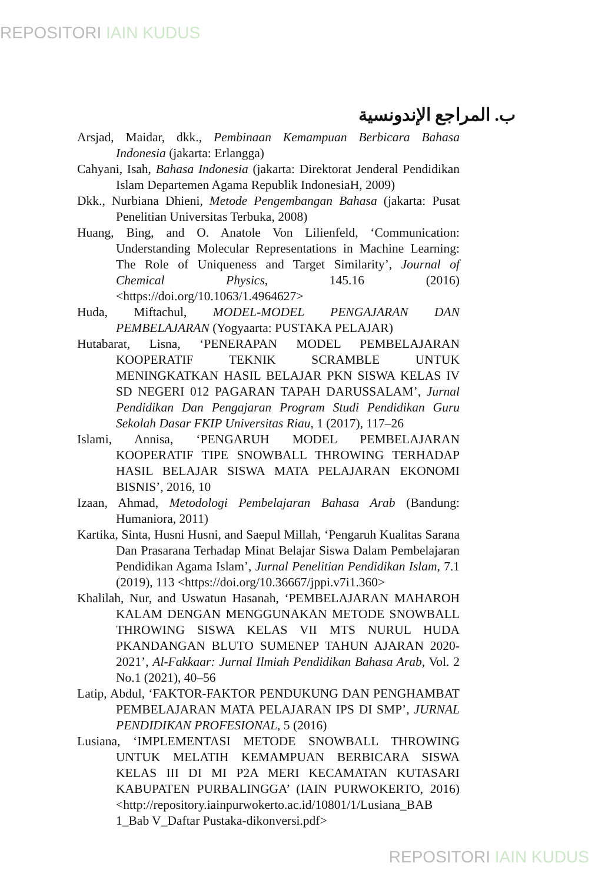REPOSITORI IAIN KUDUS
ب. المراجع الإندونسية
Arsjad, Maidar, dkk., Pembinaan Kemampuan Berbicara Bahasa Indonesia (jakarta: Erlangga)
Cahyani, Isah, Bahasa Indonesia (jakarta: Direktorat Jenderal Pendidikan Islam Departemen Agama Republik IndonesiaH, 2009)
Dkk., Nurbiana Dhieni, Metode Pengembangan Bahasa (jakarta: Pusat Penelitian Universitas Terbuka, 2008)
Huang, Bing, and O. Anatole Von Lilienfeld, ‘Communication: Understanding Molecular Representations in Machine Learning: The Role of Uniqueness and Target Similarity’, Journal of Chemical Physics, 145.16 (2016) <https://doi.org/10.1063/1.4964627>
Huda, Miftachul, MODEL-MODEL PENGAJARAN DAN PEMBELAJARAN (Yogyaarta: PUSTAKA PELAJAR)
Hutabarat, Lisna, ‘PENERAPAN MODEL PEMBELAJARAN KOOPERATIF TEKNIK SCRAMBLE UNTUK MENINGKATKAN HASIL BELAJAR PKN SISWA KELAS IV SD NEGERI 012 PAGARAN TAPAH DARUSSALAM’, Jurnal Pendidikan Dan Pengajaran Program Studi Pendidikan Guru Sekolah Dasar FKIP Universitas Riau, 1 (2017), 117–26
Islami, Annisa, ‘PENGARUH MODEL PEMBELAJARAN KOOPERATIF TIPE SNOWBALL THROWING TERHADAP HASIL BELAJAR SISWA MATA PELAJARAN EKONOMI BISNIS’, 2016, 10
Izaan, Ahmad, Metodologi Pembelajaran Bahasa Arab (Bandung: Humaniora, 2011)
Kartika, Sinta, Husni Husni, and Saepul Millah, ‘Pengaruh Kualitas Sarana Dan Prasarana Terhadap Minat Belajar Siswa Dalam Pembelajaran Pendidikan Agama Islam’, Jurnal Penelitian Pendidikan Islam, 7.1 (2019), 113 <https://doi.org/10.36667/jppi.v7i1.360>
Khalilah, Nur, and Uswatun Hasanah, ‘PEMBELAJARAN MAHAROH KALAM DENGAN MENGGUNAKAN METODE SNOWBALL THROWING SISWA KELAS VII MTS NURUL HUDA PKANDANGAN BLUTO SUMENEP TAHUN AJARAN 2020-2021’, Al-Fakkaar: Jurnal Ilmiah Pendidikan Bahasa Arab, Vol. 2 No.1 (2021), 40–56
Latip, Abdul, ‘FAKTOR-FAKTOR PENDUKUNG DAN PENGHAMBAT PEMBELAJARAN MATA PELAJARAN IPS DI SMP’, JURNAL PENDIDIKAN PROFESIONAL, 5 (2016)
Lusiana, ‘IMPLEMENTASI METODE SNOWBALL THROWING UNTUK MELATIH KEMAMPUAN BERBICARA SISWA KELAS III DI MI P2A MERI KECAMATAN KUTASARI KABUPATEN PURBALINGGA’ (IAIN PURWOKERTO, 2016) <http://repository.iainpurwokerto.ac.id/10801/1/Lusiana_BAB 1_Bab V_Daftar Pustaka-dikonversi.pdf>
REPOSITORI IAIN KUDUS